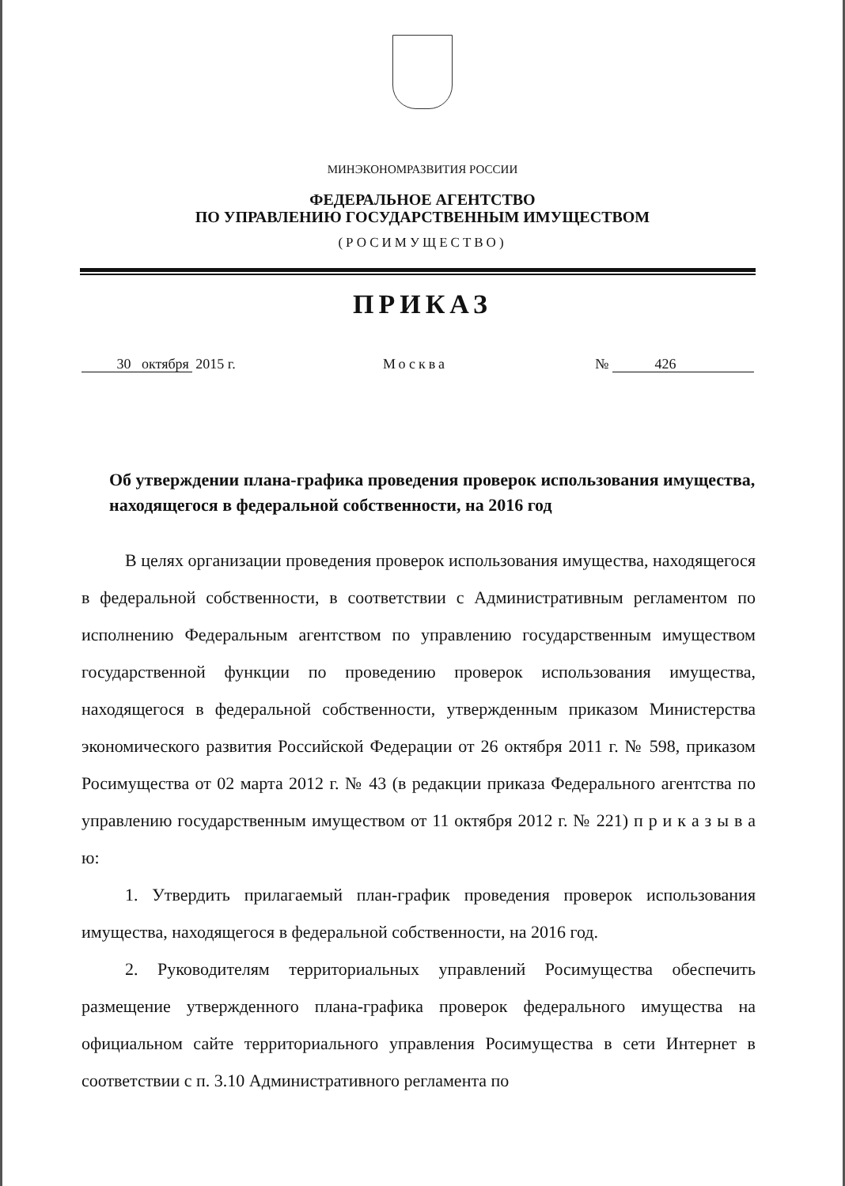МИНЭКОНОМРАЗВИТИЯ РОССИИ
ФЕДЕРАЛЬНОЕ АГЕНТСТВО
ПО УПРАВЛЕНИЮ ГОСУДАРСТВЕННЫМ ИМУЩЕСТВОМ
(РОСИМУЩЕСТВО)
ПРИКАЗ
30 октября 2015 г. Москва № 426
Об утверждении плана-графика проведения проверок использования имущества, находящегося в федеральной собственности, на 2016 год
В целях организации проведения проверок использования имущества, находящегося в федеральной собственности, в соответствии с Административным регламентом по исполнению Федеральным агентством по управлению государственным имуществом государственной функции по проведению проверок использования имущества, находящегося в федеральной собственности, утвержденным приказом Министерства экономического развития Российской Федерации от 26 октября 2011 г. № 598, приказом Росимущества от 02 марта 2012 г. № 43 (в редакции приказа Федерального агентства по управлению государственным имуществом от 11 октября 2012 г. № 221) п р и к а з ы в а ю:
1. Утвердить прилагаемый план-график проведения проверок использования имущества, находящегося в федеральной собственности, на 2016 год.
2. Руководителям территориальных управлений Росимущества обеспечить размещение утвержденного плана-графика проверок федерального имущества на официальном сайте территориального управления Росимущества в сети Интернет в соответствии с п. 3.10 Административного регламента по